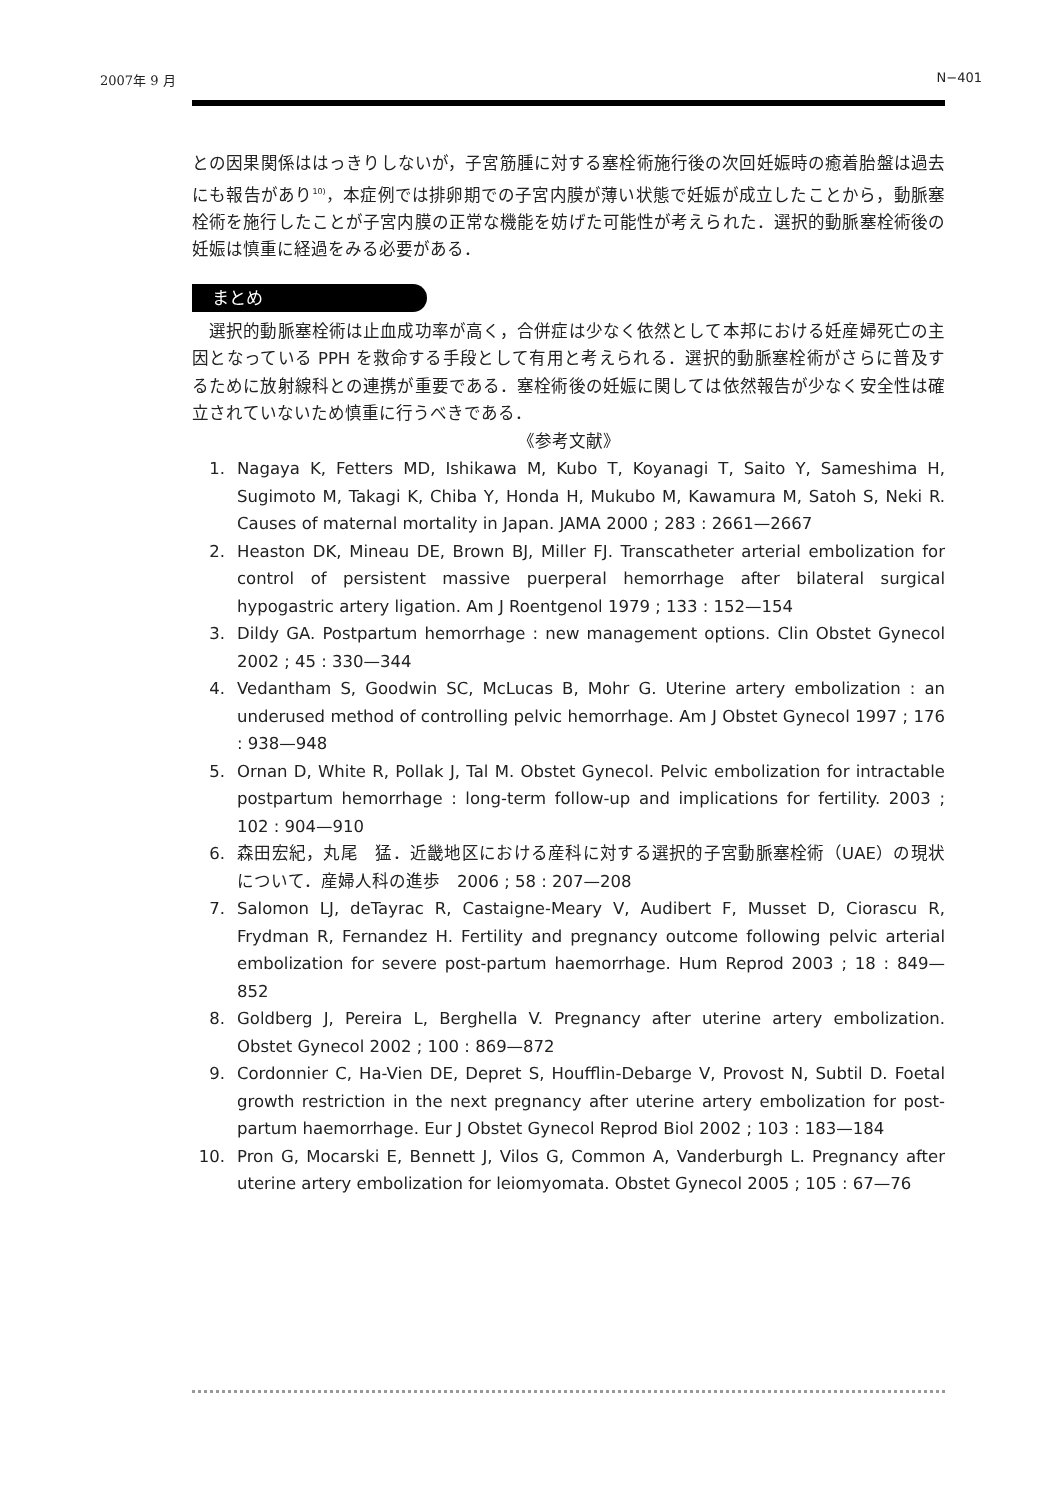2007年 9 月 N−401
との因果関係ははっきりしないが，子宮筋腫に対する塞栓術施行後の次回妊娠時の癒着胎盤は過去にも報告があり<sup>10)</sup>，本症例では排卵期での子宮内膜が薄い状態で妊娠が成立したことから，動脈塞栓術を施行したことが子宮内膜の正常な機能を妨げた可能性が考えられた．選択的動脈塞栓術後の妊娠は慎重に経過をみる必要がある．
まとめ
　選択的動脈塞栓術は止血成功率が高く，合併症は少なく依然として本邦における妊産婦死亡の主因となっている PPH を救命する手段として有用と考えられる．選択的動脈塞栓術がさらに普及するために放射線科との連携が重要である．塞栓術後の妊娠に関しては依然報告が少なく安全性は確立されていないため慎重に行うべきである．
《参考文献》
1. Nagaya K, Fetters MD, Ishikawa M, Kubo T, Koyanagi T, Saito Y, Sameshima H, Sugimoto M, Takagi K, Chiba Y, Honda H, Mukubo M, Kawamura M, Satoh S, Neki R. Causes of maternal mortality in Japan. JAMA 2000 ; 283 : 2661—2667
2. Heaston DK, Mineau DE, Brown BJ, Miller FJ. Transcatheter arterial embolization for control of persistent massive puerperal hemorrhage after bilateral surgical hypogastric artery ligation. Am J Roentgenol 1979 ; 133 : 152—154
3. Dildy GA. Postpartum hemorrhage : new management options. Clin Obstet Gynecol 2002 ; 45 : 330—344
4. Vedantham S, Goodwin SC, McLucas B, Mohr G. Uterine artery embolization : an underused method of controlling pelvic hemorrhage. Am J Obstet Gynecol 1997 ; 176 : 938—948
5. Ornan D, White R, Pollak J, Tal M. Obstet Gynecol. Pelvic embolization for intractable postpartum hemorrhage : long-term follow-up and implications for fertility. 2003 ; 102 : 904—910
6. 森田宏紀，丸尾　猛．近畿地区における産科に対する選択的子宮動脈塞栓術（UAE）の現状について．産婦人科の進歩　2006 ; 58 : 207—208
7. Salomon LJ, deTayrac R, Castaigne-Meary V, Audibert F, Musset D, Ciorascu R, Frydman R, Fernandez H. Fertility and pregnancy outcome following pelvic arterial embolization for severe post-partum haemorrhage. Hum Reprod 2003 ; 18 : 849—852
8. Goldberg J, Pereira L, Berghella V. Pregnancy after uterine artery embolization. Obstet Gynecol 2002 ; 100 : 869—872
9. Cordonnier C, Ha-Vien DE, Depret S, Houfflin-Debarge V, Provost N, Subtil D. Foetal growth restriction in the next pregnancy after uterine artery embolization for post-partum haemorrhage. Eur J Obstet Gynecol Reprod Biol 2002 ; 103 : 183—184
10. Pron G, Mocarski E, Bennett J, Vilos G, Common A, Vanderburgh L. Pregnancy after uterine artery embolization for leiomyomata. Obstet Gynecol 2005 ; 105 : 67—76